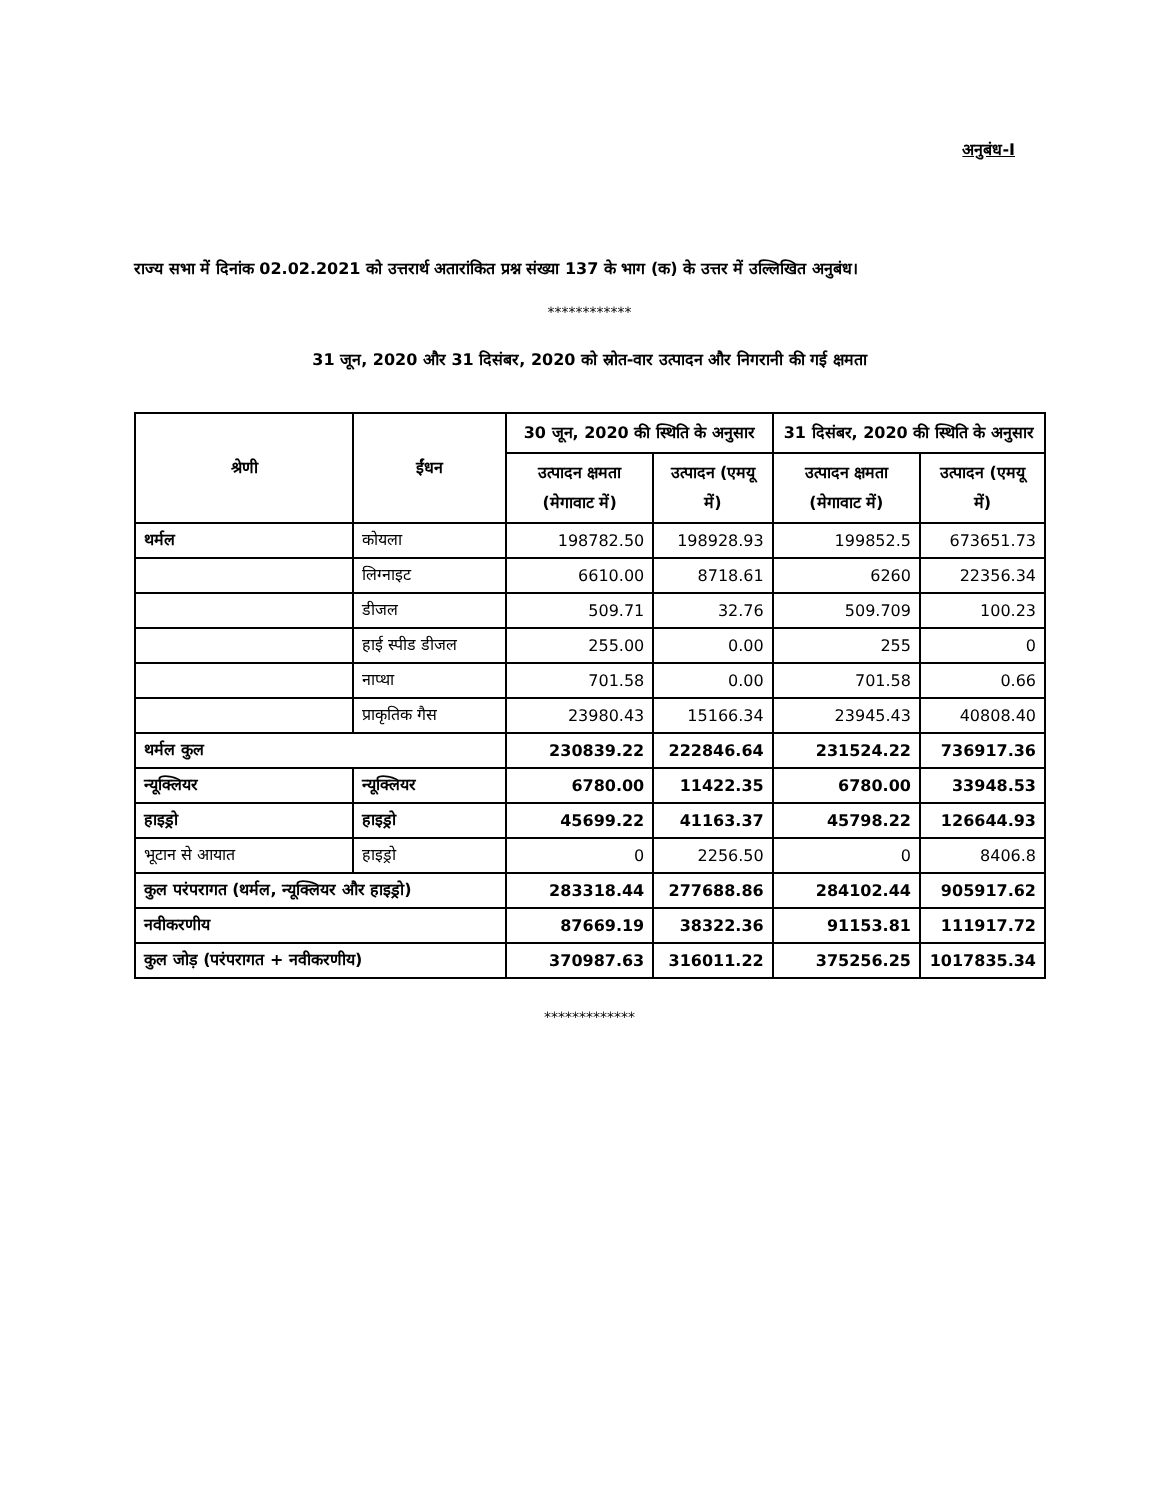अनुबंध-I
राज्य सभा में दिनांक 02.02.2021 को उत्तरार्थ अतारांकित प्रश्न संख्या 137 के भाग (क) के उत्तर में उल्लिखित अनुबंध।
************
31 जून, 2020 और 31 दिसंबर, 2020 को स्रोत-वार उत्पादन और निगरानी की गई क्षमता
| श्रेणी | ईंधन | 30 जून, 2020 की स्थिति के अनुसार | | 31 दिसंबर, 2020 की स्थिति के अनुसार | |
| --- | --- | --- | --- | --- | --- |
| | | उत्पादन क्षमता (मेगावाट में) | उत्पादन (एमयू में) | उत्पादन क्षमता (मेगावाट में) | उत्पादन (एमयू में) |
| थर्मल | कोयला | 198782.50 | 198928.93 | 199852.5 | 673651.73 |
| | लिग्नाइट | 6610.00 | 8718.61 | 6260 | 22356.34 |
| | डीजल | 509.71 | 32.76 | 509.709 | 100.23 |
| | हाई स्पीड डीजल | 255.00 | 0.00 | 255 | 0 |
| | नाप्था | 701.58 | 0.00 | 701.58 | 0.66 |
| | प्राकृतिक गैस | 23980.43 | 15166.34 | 23945.43 | 40808.40 |
| थर्मल कुल | | 230839.22 | 222846.64 | 231524.22 | 736917.36 |
| न्यूक्लियर | न्यूक्लियर | 6780.00 | 11422.35 | 6780.00 | 33948.53 |
| हाइड्रो | हाइड्रो | 45699.22 | 41163.37 | 45798.22 | 126644.93 |
| भूटान से आयात | हाइड्रो | 0 | 2256.50 | 0 | 8406.8 |
| कुल परंपरागत (थर्मल, न्यूक्लियर और हाइड्रो) | | 283318.44 | 277688.86 | 284102.44 | 905917.62 |
| नवीकरणीय | | 87669.19 | 38322.36 | 91153.81 | 111917.72 |
| कुल जोड़ (परंपरागत + नवीकरणीय) | | 370987.63 | 316011.22 | 375256.25 | 1017835.34 |
*************